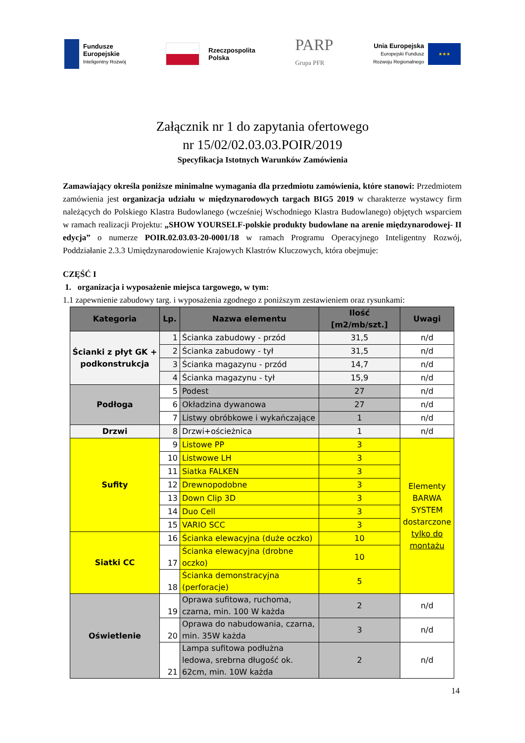Fundusze
Europejskie
Inteligentny Rozwój
Rzeczpospolita
Polska
PARP
Grupa PFR
Unia Europejska
Europejski Fundusz
Rozwoju Regionalnego
★★★
Załącznik nr 1 do zapytania ofertowego
nr 15/02/02.03.03.POIR/2019
Specyfikacja Istotnych Warunków Zamówienia
Zamawiający określa poniższe minimalne wymagania dla przedmiotu zamówienia, które stanowi: Przedmiotem zamówienia jest organizacja udziału w międzynarodowych targach BIG5 2019 w charakterze wystawcy firm należących do Polskiego Klastra Budowlanego (wcześniej Wschodniego Klastra Budowlanego) objętych wsparciem w ramach realizacji Projektu: „SHOW YOURSELF-polskie produkty budowlane na arenie międzynarodowej- II edycja” o numerze POIR.02.03.03-20-0001/18 w ramach Programu Operacyjnego Inteligentny Rozwój, Poddziałanie 2.3.3 Umiędzynarodowienie Krajowych Klastrów Kluczowych, która obejmuje:
CZĘŚĆ I
1. organizacja i wyposażenie miejsca targowego, w tym:
1.1 zapewnienie zabudowy targ. i wyposażenia zgodnego z poniższym zestawieniem oraz rysunkami:
| Kategoria | Lp. | Nazwa elementu | Ilość [m2/mb/szt.] | Uwagi |
| --- | --- | --- | --- | --- |
| Ścianki z płyt GK + podkonstrukcja | 1 | Ścianka zabudowy - przód | 31,5 | n/d |
| | 2 | Ścianka zabudowy - tył | 31,5 | n/d |
| | 3 | Ścianka magazynu - przód | 14,7 | n/d |
| | 4 | Ścianka magazynu - tył | 15,9 | n/d |
| Podłoga | 5 | Podest | 27 | n/d |
| | 6 | Okładzina dywanowa | 27 | n/d |
| | 7 | Listwy obróbkowe i wykańczające | 1 | n/d |
| Drzwi | 8 | Drzwi+ościeżnica | 1 | n/d |
| Sufity | 9 | Listowe PP | 3 | Elementy BARWA SYSTEM dostarczone tylko do montażu |
| | 10 | Listwowe LH | 3 | |
| | 11 | Siatka FALKEN | 3 | |
| | 12 | Drewnopodobne | 3 | |
| | 13 | Down Clip 3D | 3 | |
| | 14 | Duo Cell | 3 | |
| | 15 | VARIO SCC | 3 | |
| Siatki CC | 16 | Ścianka elewacyjna (duże oczko) | 10 | |
| | 17 | Ścianka elewacyjna (drobne oczko) | 10 | |
| | 18 | Ścianka demonstracyjna (perforacje) | 5 | |
| Oświetlenie | 19 | Oprawa sufitowa, ruchoma, czarna, min. 100 W każda | 2 | n/d |
| | 20 | Oprawa do nabudowania, czarna, min. 35W każda | 3 | n/d |
| | 21 | Lampa sufitowa podłużna ledowa, srebrna długość ok. 62cm, min. 10W każda | 2 | n/d |
14